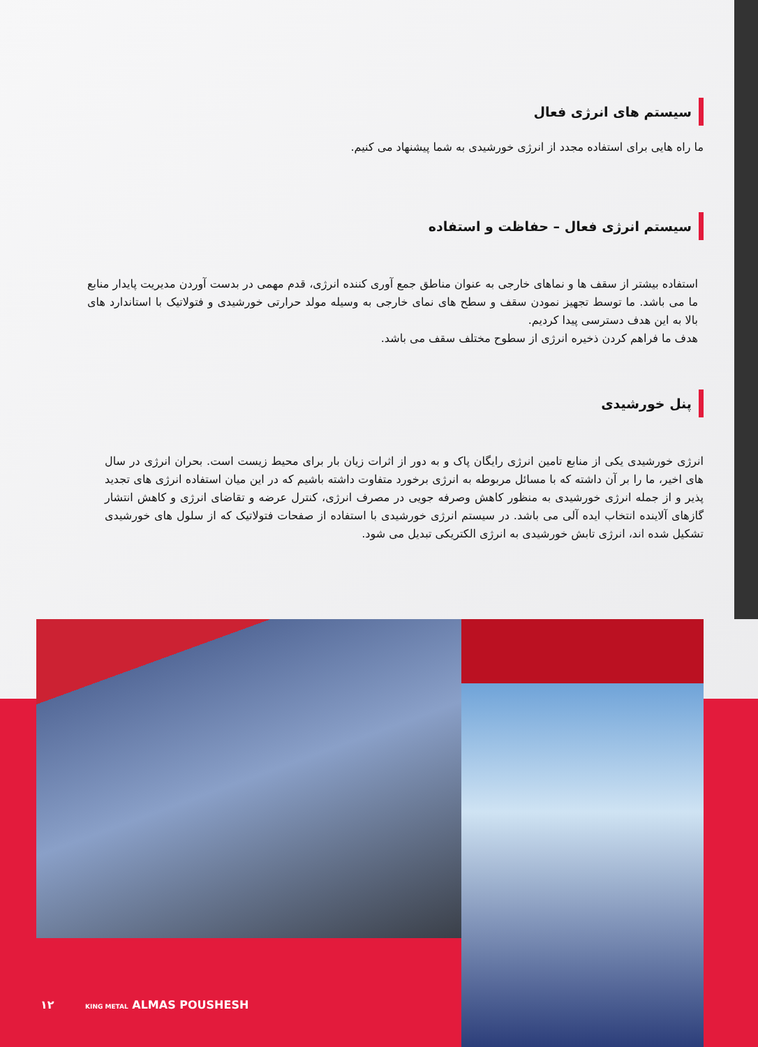سیستم های انرژی فعال
ما راه هایی برای استفاده مجدد از انرژی خورشیدی به شما پیشنهاد می کنیم.
سیستم انرژی فعال – حفاظت و استفاده
استفاده بیشتر از سقف ها و نماهای خارجی به عنوان مناطق جمع آوری کننده انرژی، قدم مهمی در بدست آوردن مدیریت پایدار منابع ما می باشد. ما توسط تجهیز نمودن سقف و سطح های نمای خارجی به وسیله مولد حرارتی خورشیدی و فتولاتیک با استاندارد های بالا به این هدف دسترسی پیدا کردیم.
هدف ما فراهم کردن ذخیره انرژی از سطوح مختلف سقف می باشد.
پنل خورشیدی
انرژی خورشیدی یکی از منابع تامین انرژی رایگان پاک و به دور از اثرات زیان بار برای محیط زیست است. بحران انرژی در سال های اخیر، ما را بر آن داشته که با مسائل مربوطه به انرژی برخورد متفاوت داشته باشیم که در این میان استفاده انرژی های تجدید پذیر و از جمله انرژی خورشیدی به منظور کاهش وصرفه جویی در مصرف انرژی، کنترل عرضه و تقاضای انرژی و کاهش انتشار گازهای آلاینده انتخاب ایده آلی می باشد. در سیستم انرژی خورشیدی با استفاده از صفحات فتولاتیک که از سلول های خورشیدی تشکیل شده اند، انرژی تابش خورشیدی به انرژی الکتریکی تبدیل می شود.
۱۲ KING METAL ALMAS POUSHESH